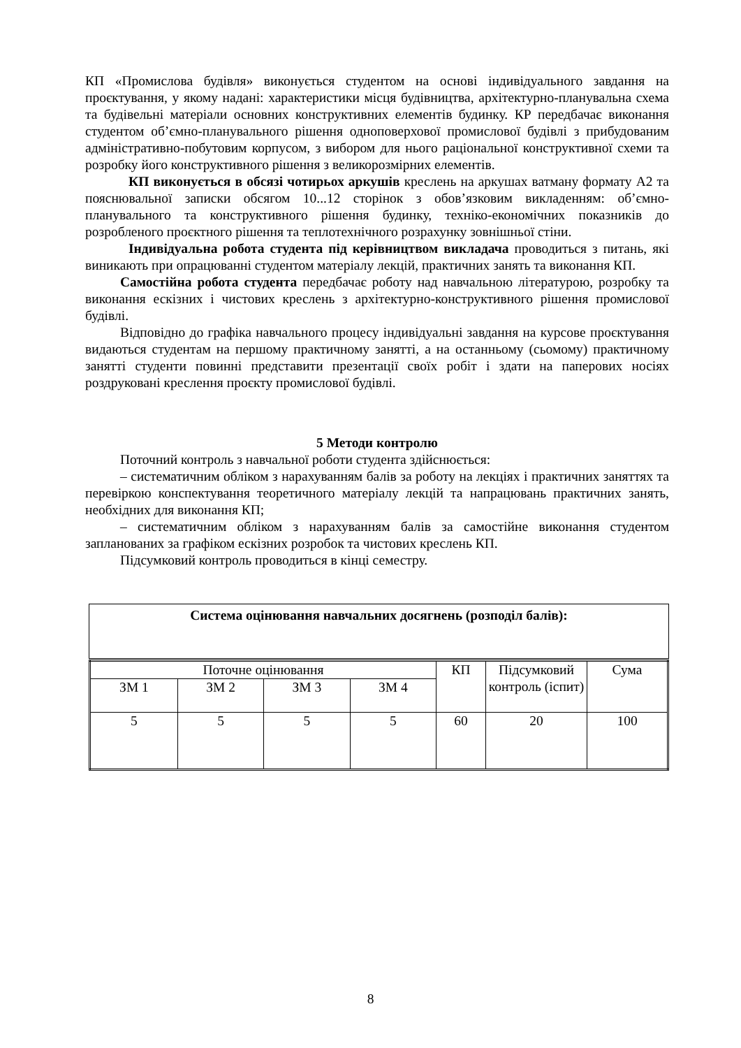КП «Промислова будівля» виконується студентом на основі індивідуального завдання на проєктування, у якому надані: характеристики місця будівництва, архітектурно-планувальна схема та будівельні матеріали основних конструктивних елементів будинку. КР передбачає виконання студентом об’ємно-планувального рішення одноповерхової промислової будівлі з прибудованим адміністративно-побутовим корпусом, з вибором для нього раціональної конструктивної схеми та розробку його конструктивного рішення з великорозмірних елементів.
КП виконується в обсязі чотирьох аркушів креслень на аркушах ватману формату А2 та пояснювальної записки обсягом 10...12 сторінок з обов’язковим викладенням: об’ємно-планувального та конструктивного рішення будинку, техніко-економічних показників до розробленого проєктного рішення та теплотехнічного розрахунку зовнішньої стіни.
Індивідуальна робота студента під керівництвом викладача проводиться з питань, які виникають при опрацюванні студентом матеріалу лекцій, практичних занять та виконання КП.
Самостійна робота студента передбачає роботу над навчальною літературою, розробку та виконання ескізних і чистових креслень з архітектурно-конструктивного рішення промислової будівлі.
Відповідно до графіка навчального процесу індивідуальні завдання на курсове проєктування видаються студентам на першому практичному занятті, а на останньому (сьомому) практичному занятті студенти повинні представити презентації своїх робіт і здати на паперових носіях роздруковані креслення проєкту промислової будівлі.
5 Методи контролю
Поточний контроль з навчальної роботи студента здійснюється:
– систематичним обліком з нарахуванням балів за роботу на лекціях і практичних заняттях та перевіркою конспектування теоретичного матеріалу лекцій та напрацювань практичних занять, необхідних для виконання КП;
– систематичним обліком з нарахуванням балів за самостійне виконання студентом запланованих за графіком ескізних розробок та чистових креслень КП.
Підсумковий контроль проводиться в кінці семестру.
| Система оцінювання навчальних досягнень (розподіл балів): |
| Поточне оцінювання | | | | КП | Підсумковий контроль (іспит) | Сума |
| ЗМ 1 | ЗМ 2 | ЗМ 3 | ЗМ 4 | | | |
| 5 | 5 | 5 | 5 | 60 | 20 | 100 |
8